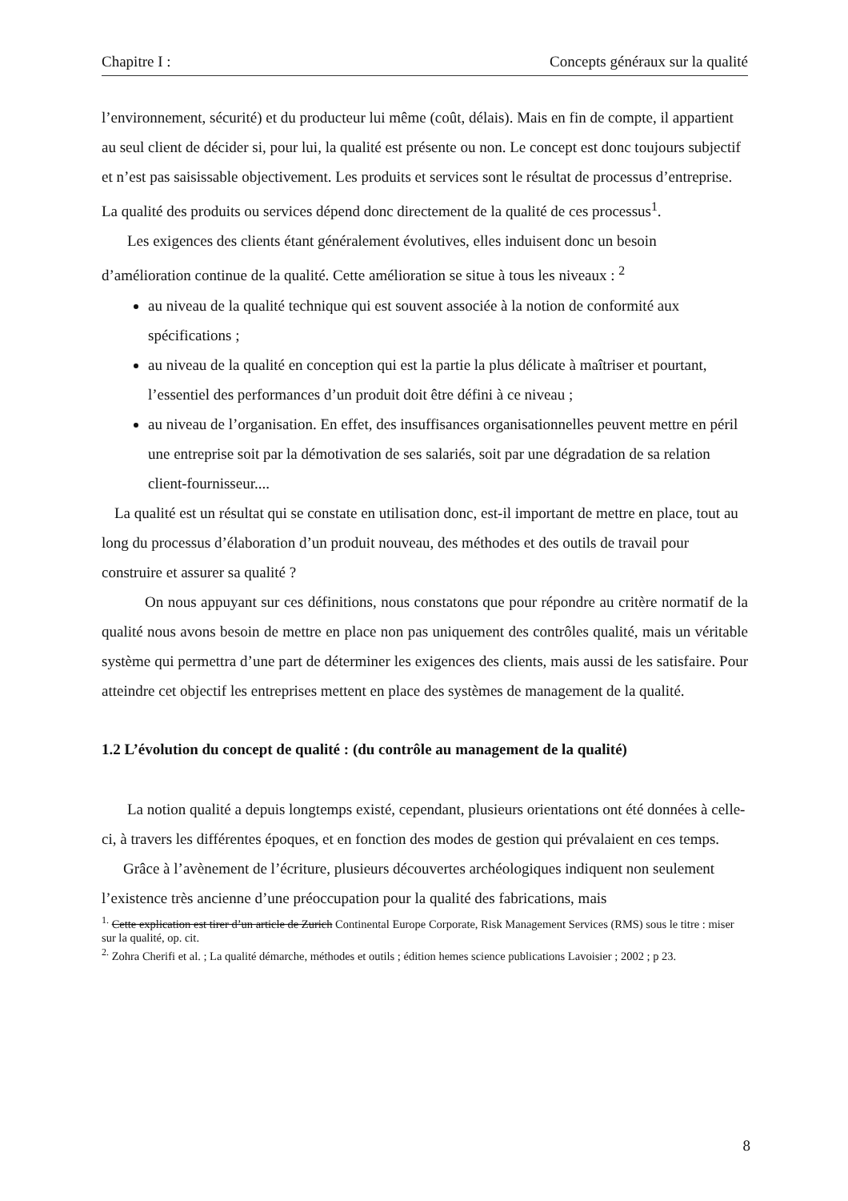Chapitre I : Concepts généraux sur la qualité
l’environnement, sécurité) et du producteur lui même (coût, délais). Mais en fin de compte, il appartient au seul client de décider si, pour lui, la qualité est présente ou non. Le concept est donc toujours subjectif et n’est pas saisissable objectivement. Les produits et services sont le résultat de processus d’entreprise. La qualité des produits ou services dépend donc directement de la qualité de ces processus<sup>1</sup>.
Les exigences des clients étant généralement évolutives, elles induisent donc un besoin d’amélioration continue de la qualité. Cette amélioration se situe à tous les niveaux : <sup>2</sup>
au niveau de la qualité technique qui est souvent associée à la notion de conformité aux spécifications ;
au niveau de la qualité en conception qui est la partie la plus délicate à maîtriser et pourtant, l’essentiel des performances d’un produit doit être défini à ce niveau ;
au niveau de l’organisation. En effet, des insuffisances organisationnelles peuvent mettre en péril une entreprise soit par la démotivation de ses salariés, soit par une dégradation de sa relation client-fournisseur....
La qualité est un résultat qui se constate en utilisation donc, est-il important de mettre en place, tout au long du processus d’élaboration d’un produit nouveau, des méthodes et des outils de travail pour construire et assurer sa qualité ?
On nous appuyant sur ces définitions, nous constatons que pour répondre au critère normatif de la qualité nous avons besoin de mettre en place non pas uniquement des contrôles qualité, mais un véritable système qui permettra d’une part de déterminer les exigences des clients, mais aussi de les satisfaire. Pour atteindre cet objectif les entreprises mettent en place des systèmes de management de la qualité.
1.2 L’évolution du concept de qualité : (du contrôle au management de la qualité)
La notion qualité a depuis longtemps existé, cependant, plusieurs orientations ont été données à celle-ci, à travers les différentes époques, et en fonction des modes de gestion qui prévalaient en ces temps.
Grâce à l’avènement de l’écriture, plusieurs découvertes archéologiques indiquent non seulement l’existence très ancienne d’une préoccupation pour la qualité des fabrications, mais
<sup>1.</sup> Cette explication est tirer d’un article de Zurich Continental Europe Corporate, Risk Management Services (RMS) sous le titre : miser sur la qualité, op. cit.
<sup>2.</sup> Zohra Cherifi et al. ; La qualité démarche, méthodes et outils ; édition hemes science publications Lavoisier ; 2002 ; p 23.
8